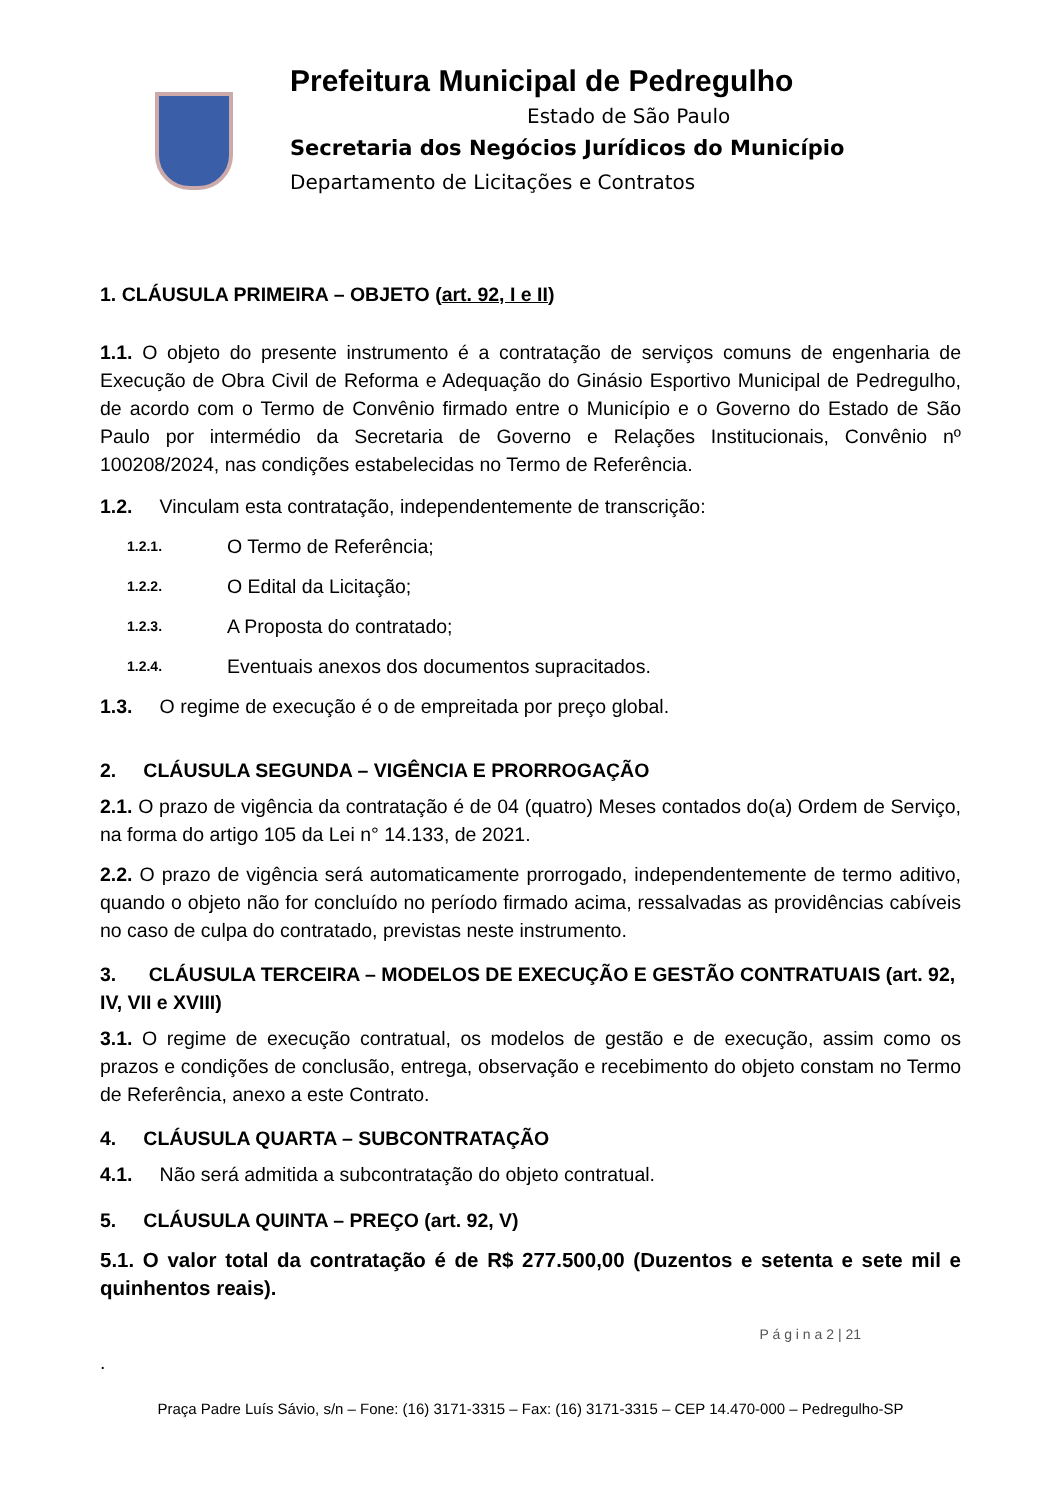Prefeitura Municipal de Pedregulho
Estado de São Paulo
Secretaria dos Negócios Jurídicos do Município
Departamento de Licitações e Contratos
1. CLÁUSULA PRIMEIRA – OBJETO (art. 92, I e II)
1.1. O objeto do presente instrumento é a contratação de serviços comuns de engenharia de Execução de Obra Civil de Reforma e Adequação do Ginásio Esportivo Municipal de Pedregulho, de acordo com o Termo de Convênio firmado entre o Município e o Governo do Estado de São Paulo por intermédio da Secretaria de Governo e Relações Institucionais, Convênio nº 100208/2024, nas condições estabelecidas no Termo de Referência.
1.2. Vinculam esta contratação, independentemente de transcrição:
1.2.1. O Termo de Referência;
1.2.2. O Edital da Licitação;
1.2.3. A Proposta do contratado;
1.2.4. Eventuais anexos dos documentos supracitados.
1.3. O regime de execução é o de empreitada por preço global.
2. CLÁUSULA SEGUNDA – VIGÊNCIA E PRORROGAÇÃO
2.1. O prazo de vigência da contratação é de 04 (quatro) Meses contados do(a) Ordem de Serviço, na forma do artigo 105 da Lei n° 14.133, de 2021.
2.2. O prazo de vigência será automaticamente prorrogado, independentemente de termo aditivo, quando o objeto não for concluído no período firmado acima, ressalvadas as providências cabíveis no caso de culpa do contratado, previstas neste instrumento.
3. CLÁUSULA TERCEIRA – MODELOS DE EXECUÇÃO E GESTÃO CONTRATUAIS (art. 92, IV, VII e XVIII)
3.1. O regime de execução contratual, os modelos de gestão e de execução, assim como os prazos e condições de conclusão, entrega, observação e recebimento do objeto constam no Termo de Referência, anexo a este Contrato.
4. CLÁUSULA QUARTA – SUBCONTRATAÇÃO
4.1. Não será admitida a subcontratação do objeto contratual.
5. CLÁUSULA QUINTA – PREÇO (art. 92, V)
5.1. O valor total da contratação é de R$ 277.500,00 (Duzentos e setenta e sete mil e quinhentos reais).
P á g i n a 2 | 21
.
Praça Padre Luís Sávio, s/n – Fone: (16) 3171-3315 – Fax: (16) 3171-3315 – CEP 14.470-000 – Pedregulho-SP